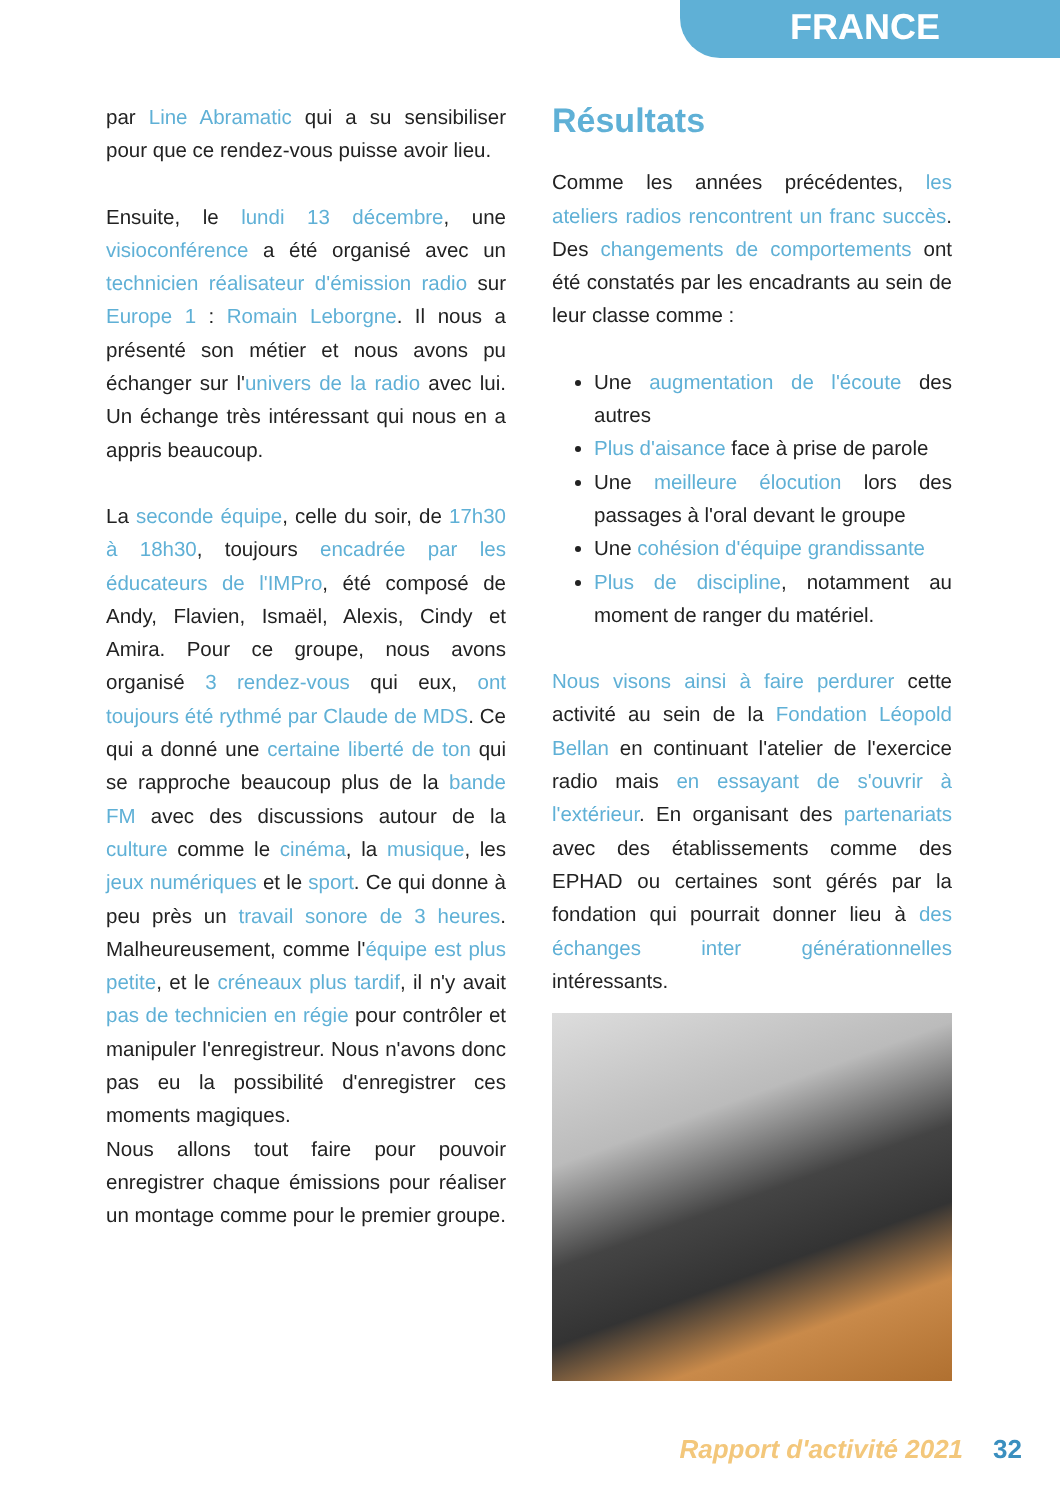FRANCE
par Line Abramatic qui a su sensibiliser pour que ce rendez-vous puisse avoir lieu.
Ensuite, le lundi 13 décembre, une visioconférence a été organisé avec un technicien réalisateur d'émission radio sur Europe 1 : Romain Leborgne. Il nous a présenté son métier et nous avons pu échanger sur l'univers de la radio avec lui. Un échange très intéressant qui nous en a appris beaucoup.
La seconde équipe, celle du soir, de 17h30 à 18h30, toujours encadrée par les éducateurs de l'IMPro, été composé de Andy, Flavien, Ismaël, Alexis, Cindy et Amira. Pour ce groupe, nous avons organisé 3 rendez-vous qui eux, ont toujours été rythmé par Claude de MDS. Ce qui a donné une certaine liberté de ton qui se rapproche beaucoup plus de la bande FM avec des discussions autour de la culture comme le cinéma, la musique, les jeux numériques et le sport. Ce qui donne à peu près un travail sonore de 3 heures. Malheureusement, comme l'équipe est plus petite, et le créneaux plus tardif, il n'y avait pas de technicien en régie pour contrôler et manipuler l'enregistreur. Nous n'avons donc pas eu la possibilité d'enregistrer ces moments magiques.
Nous allons tout faire pour pouvoir enregistrer chaque émissions pour réaliser un montage comme pour le premier groupe.
Résultats
Comme les années précédentes, les ateliers radios rencontrent un franc succès. Des changements de comportements ont été constatés par les encadrants au sein de leur classe comme :
Une augmentation de l'écoute des autres
Plus d'aisance face à prise de parole
Une meilleure élocution lors des passages à l'oral devant le groupe
Une cohésion d'équipe grandissante
Plus de discipline, notamment au moment de ranger du matériel.
Nous visons ainsi à faire perdurer cette activité au sein de la Fondation Léopold Bellan en continuant l'atelier de l'exercice radio mais en essayant de s'ouvrir à l'extérieur. En organisant des partenariats avec des établissements comme des EPHAD ou certaines sont gérés par la fondation qui pourrait donner lieu à des échanges inter générationnelles intéressants.
Rapport d'activité 2021 32